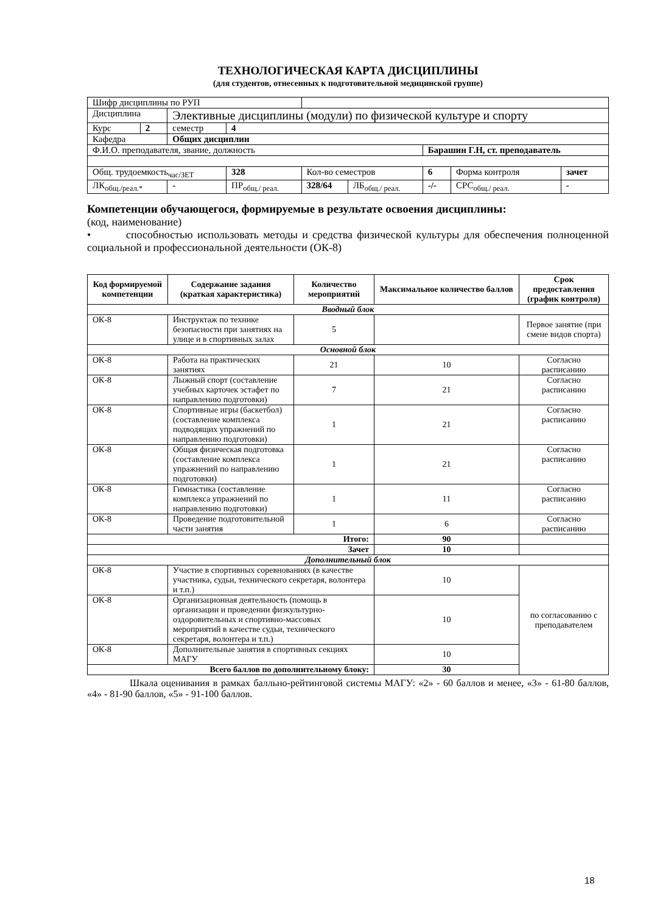ТЕХНОЛОГИЧЕСКАЯ КАРТА ДИСЦИПЛИНЫ
(для студентов, отнесенных к подготовительной медицинской группе)
| Шифр дисциплины по РУП | | | | | | | | |
| Дисциплина | | Элективные дисциплины (модули) по физической культуре и спорту | | | | | | |
| Курс | 2 | семестр | 4 | | | | | |
| Кафедра | | Общих дисциплин | | | | | | |
| Ф.И.О. преподавателя, звание, должность | | | | | | Барашин Г.Н, ст. преподаватель | | |
| Общ. трудоемкость<sub>час/ЗЕТ</sub> | | | 328 | Кол-во семестров | | 6 | Форма контроля | зачет |
| ЛК<sub>общ./реал.*</sub> | | - | ПР<sub>общ./ реал.</sub> | 328/64 | ЛБ<sub>общ./ реал.</sub> | -/- | СРС<sub>общ./ реал.</sub> | - |
Компетенции обучающегося, формируемые в результате освоения дисциплины:
(код, наименование)
• способностью использовать методы и средства физической культуры для обеспечения полноценной социальной и профессиональной деятельности (ОК-8)
| Код формируемой компетенции | Содержание задания (краткая характеристика) | Количество мероприятий | Максимальное количество баллов | Срок предоставления (график контроля) |
| --- | --- | --- | --- | --- |
| Вводный блок | | | | |
| ОК-8 | Инструктаж по технике безопасности при занятиях на улице и в спортивных залах | 5 | | Первое занятие (при смене видов спорта) |
| Основной блок | | | | |
| ОК-8 | Работа на практических занятиях | 21 | 10 | Согласно расписанию |
| ОК-8 | Лыжный спорт (составление учебных карточек эстафет по направлению подготовки) | 7 | 21 | Согласно расписанию |
| ОК-8 | Спортивные игры (баскетбол) (составление комплекса подводящих упражнений по направлению подготовки) | 1 | 21 | Согласно расписанию |
| ОК-8 | Общая физическая подготовка (составление комплекса упражнений по направлению подготовки) | 1 | 21 | Согласно расписанию |
| ОК-8 | Гимнастика (составление комплекса упражнений по направлению подготовки) | 1 | 11 | Согласно расписанию |
| ОК-8 | Проведение подготовительной части занятия | 1 | 6 | Согласно расписанию |
| Итого: | | | 90 | |
| Зачет | | | 10 | |
| Дополнительный блок | | | | |
| ОК-8 | Участие в спортивных соревнованиях (в качестве участника, судьи, технического секретаря, волонтера и т.п.) | | 10 | по согласованию с преподавателем |
| ОК-8 | Организационная деятельность (помощь в организации и проведении физкультурно-оздоровительных и спортивно-массовых мероприятий в качестве судьи, технического секретаря, волонтера и т.п.) | | 10 | |
| ОК-8 | Дополнительные занятия в спортивных секциях МАГУ | | 10 | |
| Всего баллов по дополнительному блоку: | | | 30 | |
Шкала оценивания в рамках балльно-рейтинговой системы МАГУ: «2» - 60 баллов и менее, «3» - 61-80 баллов, «4» - 81-90 баллов, «5» - 91-100 баллов.
18